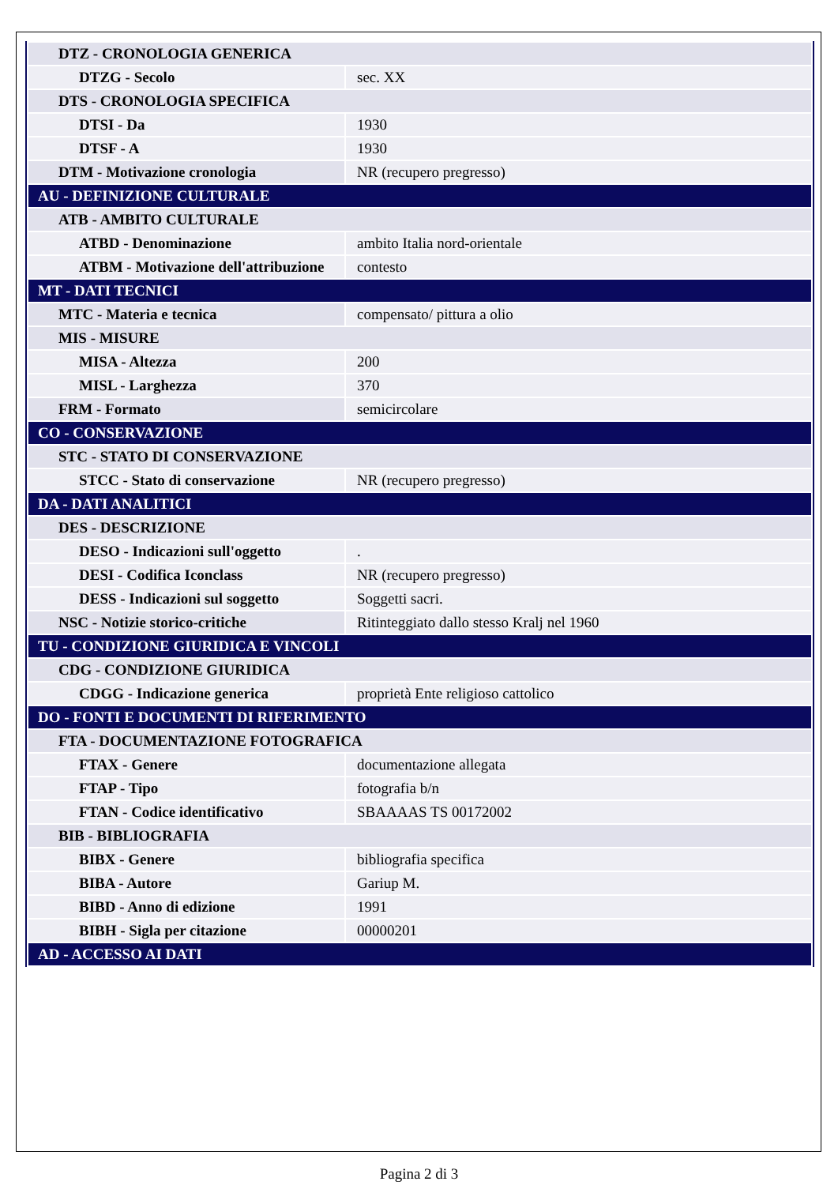| DTZ - CRONOLOGIA GENERICA | |
| DTZG - Secolo | sec. XX |
| DTS - CRONOLOGIA SPECIFICA | |
| DTSI - Da | 1930 |
| DTSF - A | 1930 |
| DTM - Motivazione cronologia | NR (recupero pregresso) |
| AU - DEFINIZIONE CULTURALE | |
| ATB - AMBITO CULTURALE | |
| ATBD - Denominazione | ambito Italia nord-orientale |
| ATBM - Motivazione dell'attribuzione | contesto |
| MT - DATI TECNICI | |
| MTC - Materia e tecnica | compensato/ pittura a olio |
| MIS - MISURE | |
| MISA - Altezza | 200 |
| MISL - Larghezza | 370 |
| FRM - Formato | semicircolare |
| CO - CONSERVAZIONE | |
| STC - STATO DI CONSERVAZIONE | |
| STCC - Stato di conservazione | NR (recupero pregresso) |
| DA - DATI ANALITICI | |
| DES - DESCRIZIONE | |
| DESO - Indicazioni sull'oggetto | . |
| DESI - Codifica Iconclass | NR (recupero pregresso) |
| DESS - Indicazioni sul soggetto | Soggetti sacri. |
| NSC - Notizie storico-critiche | Ritinteggiato dallo stesso Kralj nel 1960 |
| TU - CONDIZIONE GIURIDICA E VINCOLI | |
| CDG - CONDIZIONE GIURIDICA | |
| CDGG - Indicazione generica | proprietà Ente religioso cattolico |
| DO - FONTI E DOCUMENTI DI RIFERIMENTO | |
| FTA - DOCUMENTAZIONE FOTOGRAFICA | |
| FTAX - Genere | documentazione allegata |
| FTAP - Tipo | fotografia b/n |
| FTAN - Codice identificativo | SBAAAAS TS 00172002 |
| BIB - BIBLIOGRAFIA | |
| BIBX - Genere | bibliografia specifica |
| BIBA - Autore | Gariup M. |
| BIBD - Anno di edizione | 1991 |
| BIBH - Sigla per citazione | 00000201 |
| AD - ACCESSO AI DATI | |
Pagina 2 di 3